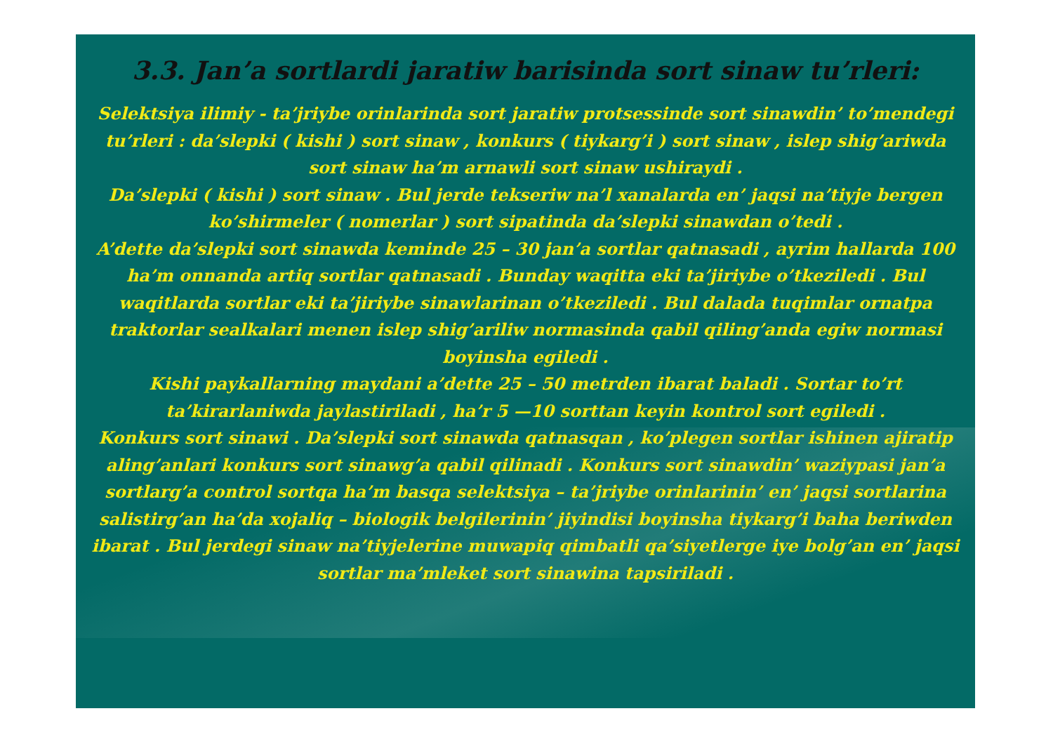3.3. Jan’a sortlardi jaratiw barisinda sort sinaw tu’rleri:
Selektsiya ilimiy - ta’jriybe orinlarinda sort jaratiw protsessinde sort sinawdin’ to’mendegi tu’rleri : da’slepki ( kishi ) sort sinaw , konkurs ( tiykarg’i ) sort sinaw , islep shig’ariwda sort sinaw ha’m arnawli sort sinaw ushiraydi .
Da’slepki ( kishi ) sort sinaw . Bul jerde tekseriw na’l xanalarda en’ jaqsi na’tiyje bergen ko’shirmeler ( nomerlar ) sort sipatinda da’slepki sinawdan o’tedi .
A’dette da’slepki sort sinawda keminde 25 – 30 jan’a sortlar qatnasadi , ayrim hallarda 100 ha’m onnanda artiq sortlar qatnasadi . Bunday waqitta eki ta’jiriybe o’tkeziledi . Bul waqitlarda sortlar eki ta’jiriybe sinawlarinan o’tkeziledi . Bul dalada tuqimlar ornatpa traktorlar sealkalari menen islep shig’ariliw normasinda qabil qiling’anda egiw normasi boyinsha egiledi .
Kishi paykallarning maydani a’dette 25 – 50 metrden ibarat baladi . Sortar to’rt ta’kirarlaniwda jaylastiriladi , ha’r 5 —10 sorttan keyin kontrol sort egiledi .
Konkurs sort sinawi . Da’slepki sort sinawda qatnasqan , ko’plegen sortlar ishinen ajiratip aling’anlari konkurs sort sinawg’a qabil qilinadi . Konkurs sort sinawdin’ waziypasi jan’a sortlarg’a control sortqa ha’m basqa selektsiya – ta’jriybe orinlarinin’ en’ jaqsi sortlarina salistirg’an ha’da xojaliq – biologik belgilerinin’ jiyindisi boyinsha tiykarg’i baha beriwden ibarat . Bul jerdegi sinaw na’tiyjelerine muwapiq qimbatli qa’siyetlerge iye bolg’an en’ jaqsi sortlar ma’mleket sort sinawina tapsiriladi .